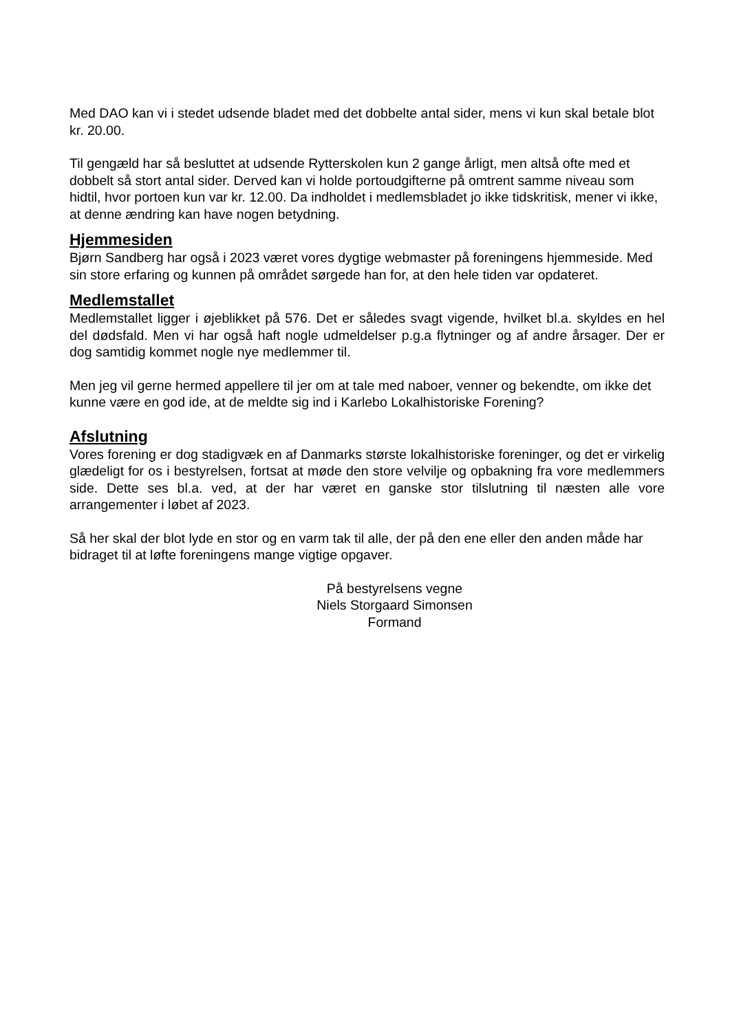Med DAO kan vi i stedet udsende bladet med det dobbelte antal sider, mens vi kun skal betale blot kr. 20.00.
Til gengæld har så besluttet at udsende Rytterskolen kun 2 gange årligt, men altså ofte med et dobbelt så stort antal sider. Derved kan vi holde portoudgifterne på omtrent samme niveau som hidtil, hvor portoen kun var kr. 12.00. Da indholdet i medlemsbladet jo ikke tidskritisk, mener vi ikke, at denne ændring kan have nogen betydning.
Hjemmesiden
Bjørn Sandberg har også i 2023 været vores dygtige webmaster på foreningens hjemmeside. Med sin store erfaring og kunnen på området sørgede han for, at den hele tiden var opdateret.
Medlemstallet
Medlemstallet ligger i øjeblikket på 576. Det er således svagt vigende, hvilket bl.a. skyldes en hel del dødsfald. Men vi har også haft nogle udmeldelser p.g.a flytninger og af andre årsager. Der er dog samtidig kommet nogle nye medlemmer til.
Men jeg vil gerne hermed appellere til jer om at tale med naboer, venner og bekendte, om ikke det kunne være en god ide, at de meldte sig ind i Karlebo Lokalhistoriske Forening?
Afslutning
Vores forening er dog stadigvæk en af Danmarks største lokalhistoriske foreninger, og det er virkelig glædeligt for os i bestyrelsen, fortsat at møde den store velvilje og opbakning fra vore medlemmers side. Dette ses bl.a. ved, at der har været en ganske stor tilslutning til næsten alle vore arrangementer i løbet af 2023.
Så her skal der blot lyde en stor og en varm tak til alle, der på den ene eller den anden måde har bidraget til at løfte foreningens mange vigtige opgaver.
På bestyrelsens vegne
Niels Storgaard Simonsen
Formand